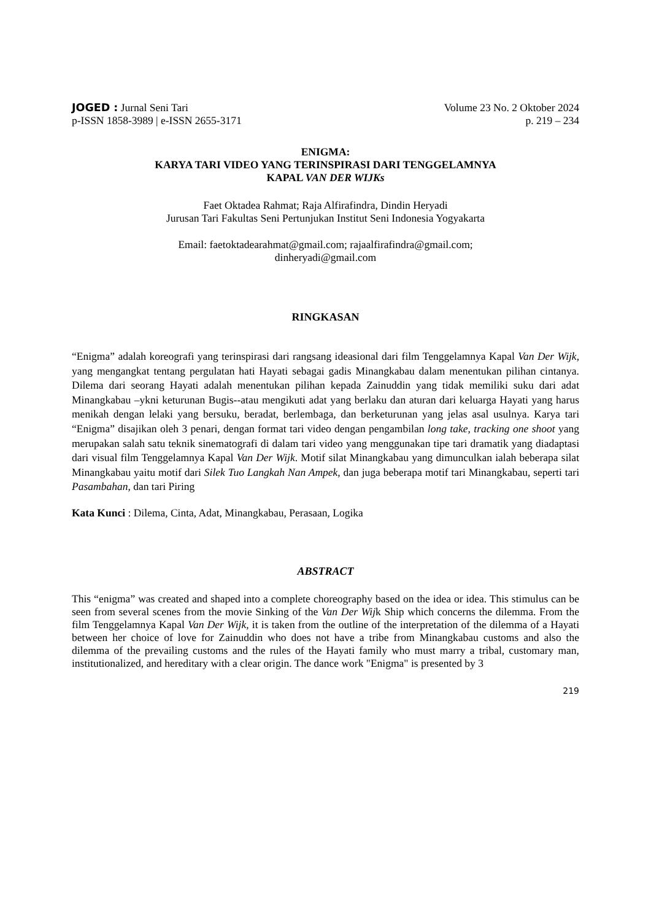JOGED : Jurnal Seni Tari
p-ISSN 1858-3989 | e-ISSN 2655-3171
Volume 23 No. 2 Oktober 2024
p. 219 – 234
ENIGMA:
KARYA TARI VIDEO YANG TERINSPIRASI DARI TENGGELAMNYA
KAPAL VAN DER WIJKs
Faet Oktadea Rahmat; Raja Alfirafindra, Dindin Heryadi
Jurusan Tari Fakultas Seni Pertunjukan Institut Seni Indonesia Yogyakarta
Email: faetoktadearahmat@gmail.com; rajaalfirafindra@gmail.com;
dinheryadi@gmail.com
RINGKASAN
“Enigma” adalah koreografi yang terinspirasi dari rangsang ideasional dari film Tenggelamnya Kapal Van Der Wijk, yang mengangkat tentang pergulatan hati Hayati sebagai gadis Minangkabau dalam menentukan pilihan cintanya. Dilema dari seorang Hayati adalah menentukan pilihan kepada Zainuddin yang tidak memiliki suku dari adat Minangkabau –ykni keturunan Bugis--atau mengikuti adat yang berlaku dan aturan dari keluarga Hayati yang harus menikah dengan lelaki yang bersuku, beradat, berlembaga, dan berketurunan yang jelas asal usulnya. Karya tari “Enigma” disajikan oleh 3 penari, dengan format tari video dengan pengambilan long take, tracking one shoot yang merupakan salah satu teknik sinematografi di dalam tari video yang menggunakan tipe tari dramatik yang diadaptasi dari visual film Tenggelamnya Kapal Van Der Wijk. Motif silat Minangkabau yang dimunculkan ialah beberapa silat Minangkabau yaitu motif dari Silek Tuo Langkah Nan Ampek, dan juga beberapa motif tari Minangkabau, seperti tari Pasambahan, dan tari Piring
Kata Kunci : Dilema, Cinta, Adat, Minangkabau, Perasaan, Logika
ABSTRACT
This “enigma” was created and shaped into a complete choreography based on the idea or idea. This stimulus can be seen from several scenes from the movie Sinking of the Van Der Wijk Ship which concerns the dilemma. From the film Tenggelamnya Kapal Van Der Wijk, it is taken from the outline of the interpretation of the dilemma of a Hayati between her choice of love for Zainuddin who does not have a tribe from Minangkabau customs and also the dilemma of the prevailing customs and the rules of the Hayati family who must marry a tribal, customary man, institutionalized, and hereditary with a clear origin. The dance work "Enigma" is presented by 3
219